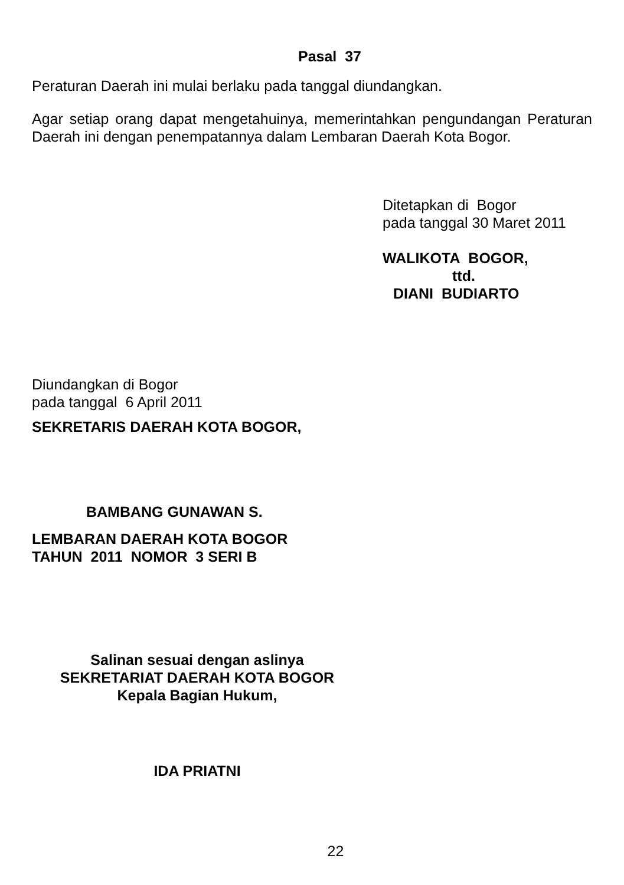Pasal 37
Peraturan Daerah ini mulai berlaku pada tanggal diundangkan.
Agar setiap orang dapat mengetahuinya, memerintahkan pengundangan Peraturan Daerah ini dengan penempatannya dalam Lembaran Daerah Kota Bogor.
Ditetapkan di Bogor
pada tanggal 30 Maret 2011
WALIKOTA BOGOR,
ttd.
DIANI BUDIARTO
Diundangkan di Bogor
pada tanggal 6 April 2011
SEKRETARIS DAERAH KOTA BOGOR,
BAMBANG GUNAWAN S.
LEMBARAN DAERAH KOTA BOGOR
TAHUN 2011 NOMOR 3 SERI B
Salinan sesuai dengan aslinya
SEKRETARIAT DAERAH KOTA BOGOR
Kepala Bagian Hukum,
IDA PRIATNI
22